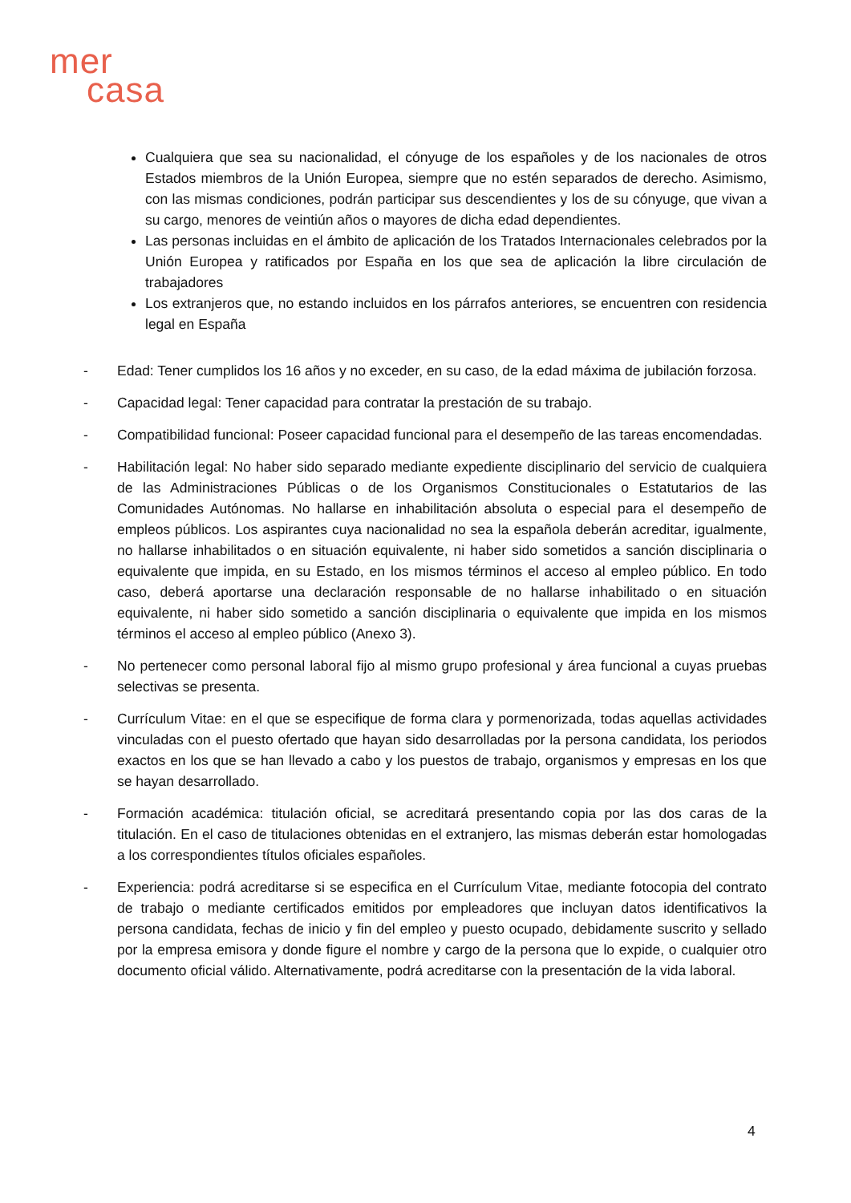mer
casa
Cualquiera que sea su nacionalidad, el cónyuge de los españoles y de los nacionales de otros Estados miembros de la Unión Europea, siempre que no estén separados de derecho. Asimismo, con las mismas condiciones, podrán participar sus descendientes y los de su cónyuge, que vivan a su cargo, menores de veintiún años o mayores de dicha edad dependientes.
Las personas incluidas en el ámbito de aplicación de los Tratados Internacionales celebrados por la Unión Europea y ratificados por España en los que sea de aplicación la libre circulación de trabajadores
Los extranjeros que, no estando incluidos en los párrafos anteriores, se encuentren con residencia legal en España
- Edad: Tener cumplidos los 16 años y no exceder, en su caso, de la edad máxima de jubilación forzosa.
- Capacidad legal: Tener capacidad para contratar la prestación de su trabajo.
- Compatibilidad funcional: Poseer capacidad funcional para el desempeño de las tareas encomendadas.
- Habilitación legal: No haber sido separado mediante expediente disciplinario del servicio de cualquiera de las Administraciones Públicas o de los Organismos Constitucionales o Estatutarios de las Comunidades Autónomas. No hallarse en inhabilitación absoluta o especial para el desempeño de empleos públicos. Los aspirantes cuya nacionalidad no sea la española deberán acreditar, igualmente, no hallarse inhabilitados o en situación equivalente, ni haber sido sometidos a sanción disciplinaria o equivalente que impida, en su Estado, en los mismos términos el acceso al empleo público. En todo caso, deberá aportarse una declaración responsable de no hallarse inhabilitado o en situación equivalente, ni haber sido sometido a sanción disciplinaria o equivalente que impida en los mismos términos el acceso al empleo público (Anexo 3).
- No pertenecer como personal laboral fijo al mismo grupo profesional y área funcional a cuyas pruebas selectivas se presenta.
- Currículum Vitae: en el que se especifique de forma clara y pormenorizada, todas aquellas actividades vinculadas con el puesto ofertado que hayan sido desarrolladas por la persona candidata, los periodos exactos en los que se han llevado a cabo y los puestos de trabajo, organismos y empresas en los que se hayan desarrollado.
- Formación académica: titulación oficial, se acreditará presentando copia por las dos caras de la titulación. En el caso de titulaciones obtenidas en el extranjero, las mismas deberán estar homologadas a los correspondientes títulos oficiales españoles.
- Experiencia: podrá acreditarse si se especifica en el Currículum Vitae, mediante fotocopia del contrato de trabajo o mediante certificados emitidos por empleadores que incluyan datos identificativos la persona candidata, fechas de inicio y fin del empleo y puesto ocupado, debidamente suscrito y sellado por la empresa emisora y donde figure el nombre y cargo de la persona que lo expide, o cualquier otro documento oficial válido. Alternativamente, podrá acreditarse con la presentación de la vida laboral.
4